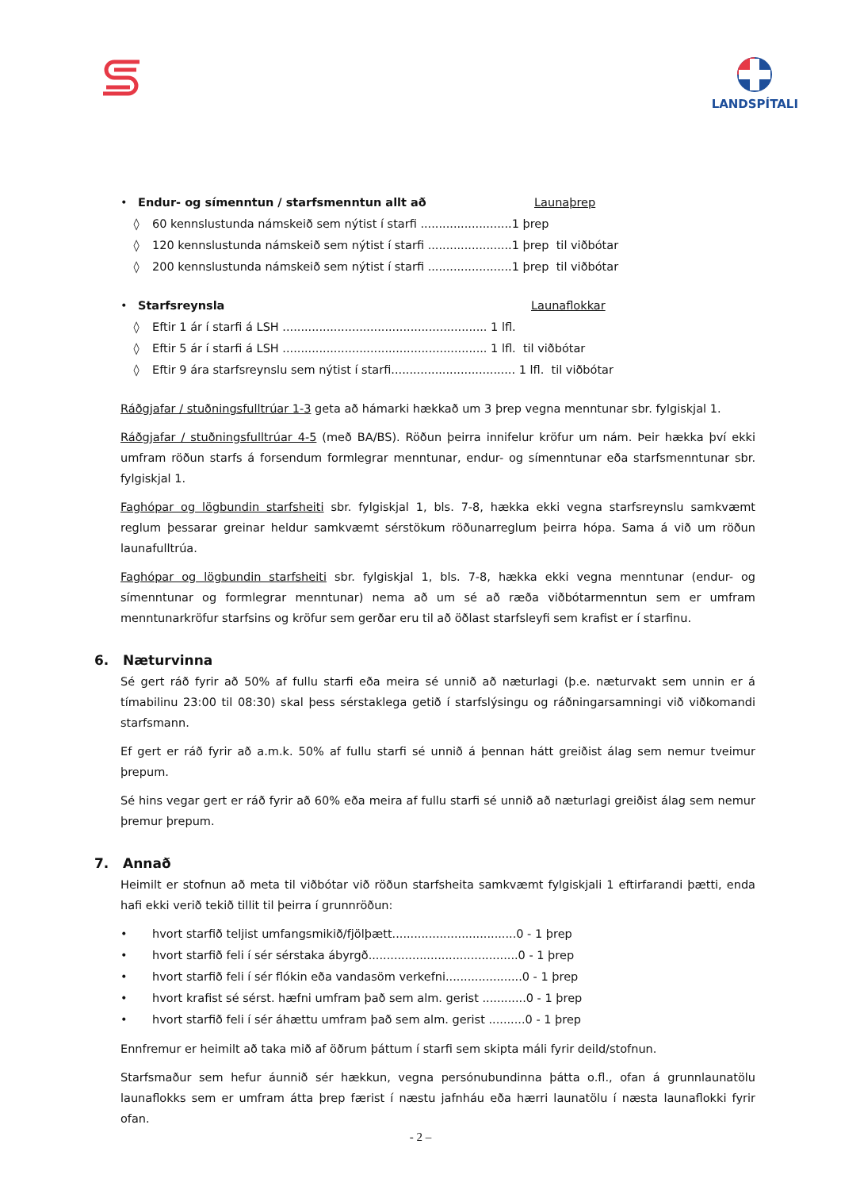LANDSPÍTALI
• Endur- og símenntun / starfsmenntun allt að Launaþrep
◊ 60 kennslustunda námskeið sem nýtist í starfi .........................1 þrep
◊ 120 kennslustunda námskeið sem nýtist í starfi .......................1 þrep til viðbótar
◊ 200 kennslustunda námskeið sem nýtist í starfi .......................1 þrep til viðbótar
• Starfsreynsla Launaflokkar
◊ Eftir 1 ár í starfi á LSH ........................................................ 1 lfl.
◊ Eftir 5 ár í starfi á LSH ........................................................ 1 lfl. til viðbótar
◊ Eftir 9 ára starfsreynslu sem nýtist í starfi.................................. 1 lfl. til viðbótar
Ráðgjafar / stuðningsfulltrúar 1-3 geta að hámarki hækkað um 3 þrep vegna menntunar sbr. fylgiskjal 1.
Ráðgjafar / stuðningsfulltrúar 4-5 (með BA/BS). Röðun þeirra innifelur kröfur um nám. Þeir hækka því ekki umfram röðun starfs á forsendum formlegrar menntunar, endur- og símenntunar eða starfsmenntunar sbr. fylgiskjal 1.
Faghópar og lögbundin starfsheiti sbr. fylgiskjal 1, bls. 7-8, hækka ekki vegna starfsreynslu samkvæmt reglum þessarar greinar heldur samkvæmt sérstökum röðunarreglum þeirra hópa. Sama á við um röðun launafulltrúa.
Faghópar og lögbundin starfsheiti sbr. fylgiskjal 1, bls. 7-8, hækka ekki vegna menntunar (endur- og símenntunar og formlegrar menntunar) nema að um sé að ræða viðbótarmenntun sem er umfram menntunarkröfur starfsins og kröfur sem gerðar eru til að öðlast starfsleyfi sem krafist er í starfinu.
6. Næturvinna
Sé gert ráð fyrir að 50% af fullu starfi eða meira sé unnið að næturlagi (þ.e. næturvakt sem unnin er á tímabilinu 23:00 til 08:30) skal þess sérstaklega getið í starfslýsingu og ráðningarsamningi við viðkomandi starfsmann.
Ef gert er ráð fyrir að a.m.k. 50% af fullu starfi sé unnið á þennan hátt greiðist álag sem nemur tveimur þrepum.
Sé hins vegar gert er ráð fyrir að 60% eða meira af fullu starfi sé unnið að næturlagi greiðist álag sem nemur þremur þrepum.
7. Annað
Heimilt er stofnun að meta til viðbótar við röðun starfsheita samkvæmt fylgiskjali 1 eftirfarandi þætti, enda hafi ekki verið tekið tillit til þeirra í grunnröðun:
• hvort starfið teljist umfangsmikið/fjölþætt..................................0 - 1 þrep
• hvort starfið feli í sér sérstaka ábyrgð.........................................0 - 1 þrep
• hvort starfið feli í sér flókin eða vandasöm verkefni.....................0 - 1 þrep
• hvort krafist sé sérst. hæfni umfram það sem alm. gerist ............0 - 1 þrep
• hvort starfið feli í sér áhættu umfram það sem alm. gerist ..........0 - 1 þrep
Ennfremur er heimilt að taka mið af öðrum þáttum í starfi sem skipta máli fyrir deild/stofnun.
Starfsmaður sem hefur áunnið sér hækkun, vegna persónubundinna þátta o.fl., ofan á grunnlaunatölu launaflokks sem er umfram átta þrep færist í næstu jafnháu eða hærri launatölu í næsta launaflokki fyrir ofan.
- 2 –